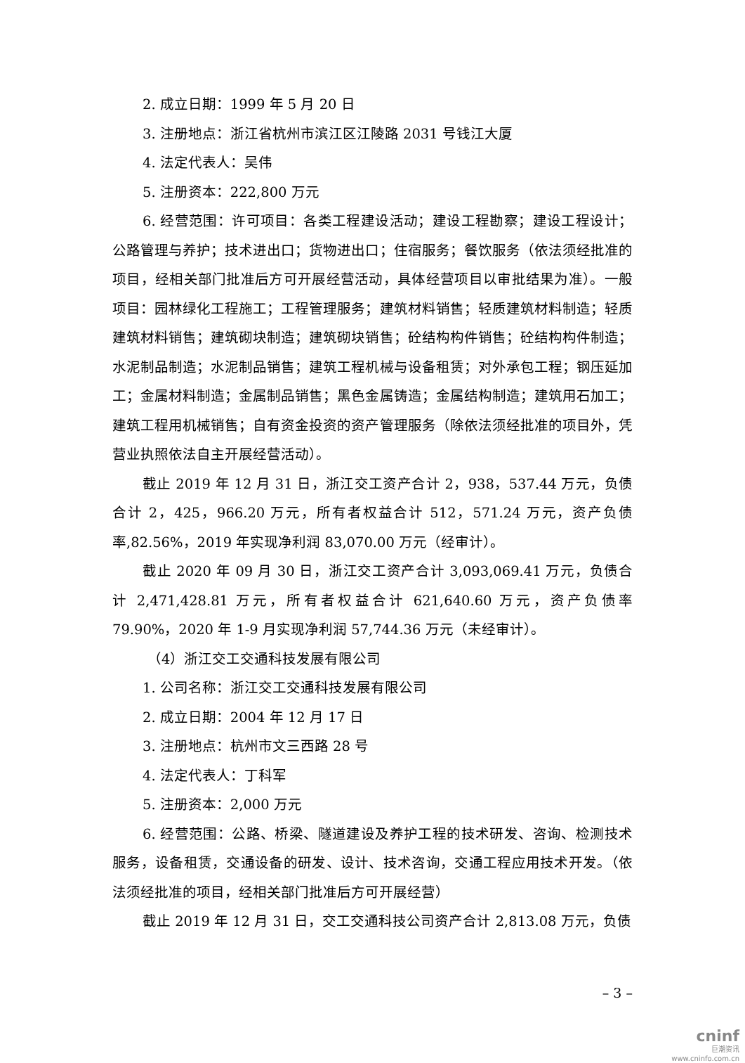2. 成立日期：1999 年 5 月 20 日
3. 注册地点：浙江省杭州市滨江区江陵路 2031 号钱江大厦
4. 法定代表人：吴伟
5. 注册资本：222,800 万元
6. 经营范围：许可项目：各类工程建设活动；建设工程勘察；建设工程设计；公路管理与养护；技术进出口；货物进出口；住宿服务；餐饮服务（依法须经批准的项目，经相关部门批准后方可开展经营活动，具体经营项目以审批结果为准）。一般项目：园林绿化工程施工；工程管理服务；建筑材料销售；轻质建筑材料制造；轻质建筑材料销售；建筑砌块制造；建筑砌块销售；砼结构构件销售；砼结构构件制造；水泥制品制造；水泥制品销售；建筑工程机械与设备租赁；对外承包工程；钢压延加工；金属材料制造；金属制品销售；黑色金属铸造；金属结构制造；建筑用石加工；建筑工程用机械销售；自有资金投资的资产管理服务（除依法须经批准的项目外，凭营业执照依法自主开展经营活动）。
截止 2019 年 12 月 31 日，浙江交工资产合计 2，938，537.44 万元，负债合计 2，425，966.20 万元，所有者权益合计 512，571.24 万元，资产负债率,82.56%，2019 年实现净利润 83,070.00 万元（经审计）。
截止 2020 年 09 月 30 日，浙江交工资产合计 3,093,069.41 万元，负债合计 2,471,428.81 万元，所有者权益合计 621,640.60 万元，资产负债率 79.90%，2020 年 1-9 月实现净利润 57,744.36 万元（未经审计）。
（4）浙江交工交通科技发展有限公司
1. 公司名称：浙江交工交通科技发展有限公司
2. 成立日期：2004 年 12 月 17 日
3. 注册地点：杭州市文三西路 28 号
4. 法定代表人：丁科军
5. 注册资本：2,000 万元
6. 经营范围：公路、桥梁、隧道建设及养护工程的技术研发、咨询、检测技术服务，设备租赁，交通设备的研发、设计、技术咨询，交通工程应用技术开发。（依法须经批准的项目，经相关部门批准后方可开展经营）
截止 2019 年 12 月 31 日，交工交通科技公司资产合计 2,813.08 万元，负债
– 3 –
cninf
巨潮资讯
www.cninfo.com.cn